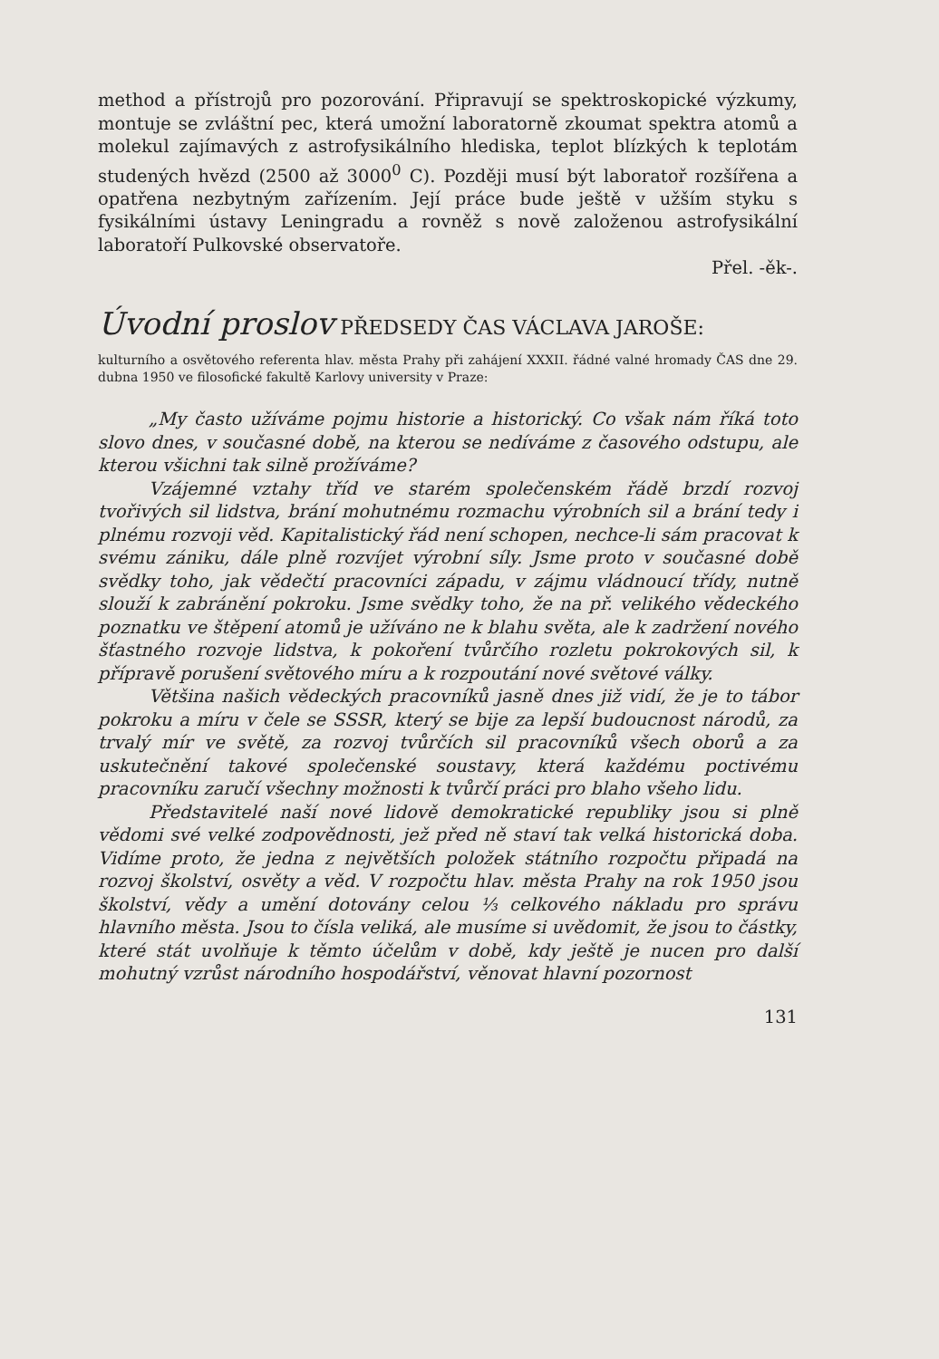method a přístrojů pro pozorování. Připravují se spektroskopické výzkumy, montuje se zvláštní pec, která umožní laboratorně zkoumat spektra atomů a molekul zajímavých z astrofysikálního hlediska, teplot blízkých k teplotám studených hvězd (2500 až 3000<sup>0</sup> C). Později musí být laboratoř rozšířena a opatřena nezbytným zařízením. Její práce bude ještě v užším styku s fysikálními ústavy Leningradu a rovněž s nově založenou astrofysikální laboratoří Pulkovské observatoře.
Přel. -ěk-.
Úvodní proslov PŘEDSEDY ČAS VÁCLAVA JAROŠE:
kulturního a osvětového referenta hlav. města Prahy při zahájení XXXII. řádné valné hromady ČAS dne 29. dubna 1950 ve filosofické fakultě Karlovy university v Praze:
„My často užíváme pojmu historie a historický. Co však nám říká toto slovo dnes, v současné době, na kterou se nedíváme z časového odstupu, ale kterou všichni tak silně prožíváme?
Vzájemné vztahy tříd ve starém společenském řádě brzdí rozvoj tvořivých sil lidstva, brání mohutnému rozmachu výrobních sil a brání tedy i plnému rozvoji věd. Kapitalistický řád není schopen, nechce-li sám pracovat k svému zániku, dále plně rozvíjet výrobní síly. Jsme proto v současné době svědky toho, jak vědečtí pracovníci západu, v zájmu vládnoucí třídy, nutně slouží k zabránění pokroku. Jsme svědky toho, že na př. velikého vědeckého poznatku ve štěpení atomů je užíváno ne k blahu světa, ale k zadržení nového šťastného rozvoje lidstva, k pokoření tvůrčího rozletu pokrokových sil, k přípravě porušení světového míru a k rozpoutání nové světové války.
Většina našich vědeckých pracovníků jasně dnes již vidí, že je to tábor pokroku a míru v čele se SSSR, který se bije za lepší budoucnost národů, za trvalý mír ve světě, za rozvoj tvůrčích sil pracovníků všech oborů a za uskutečnění takové společenské soustavy, která každému poctivému pracovníku zaručí všechny možnosti k tvůrčí práci pro blaho všeho lidu.
Představitelé naší nové lidově demokratické republiky jsou si plně vědomi své velké zodpovědnosti, jež před ně staví tak velká historická doba. Vidíme proto, že jedna z největších položek státního rozpočtu připadá na rozvoj školství, osvěty a věd. V rozpočtu hlav. města Prahy na rok 1950 jsou školství, vědy a umění dotovány celou ⅓ celkového nákladu pro správu hlavního města. Jsou to čísla veliká, ale musíme si uvědomit, že jsou to částky, které stát uvolňuje k těmto účelům v době, kdy ještě je nucen pro další mohutný vzrůst národního hospodářství, věnovat hlavní pozornost
131